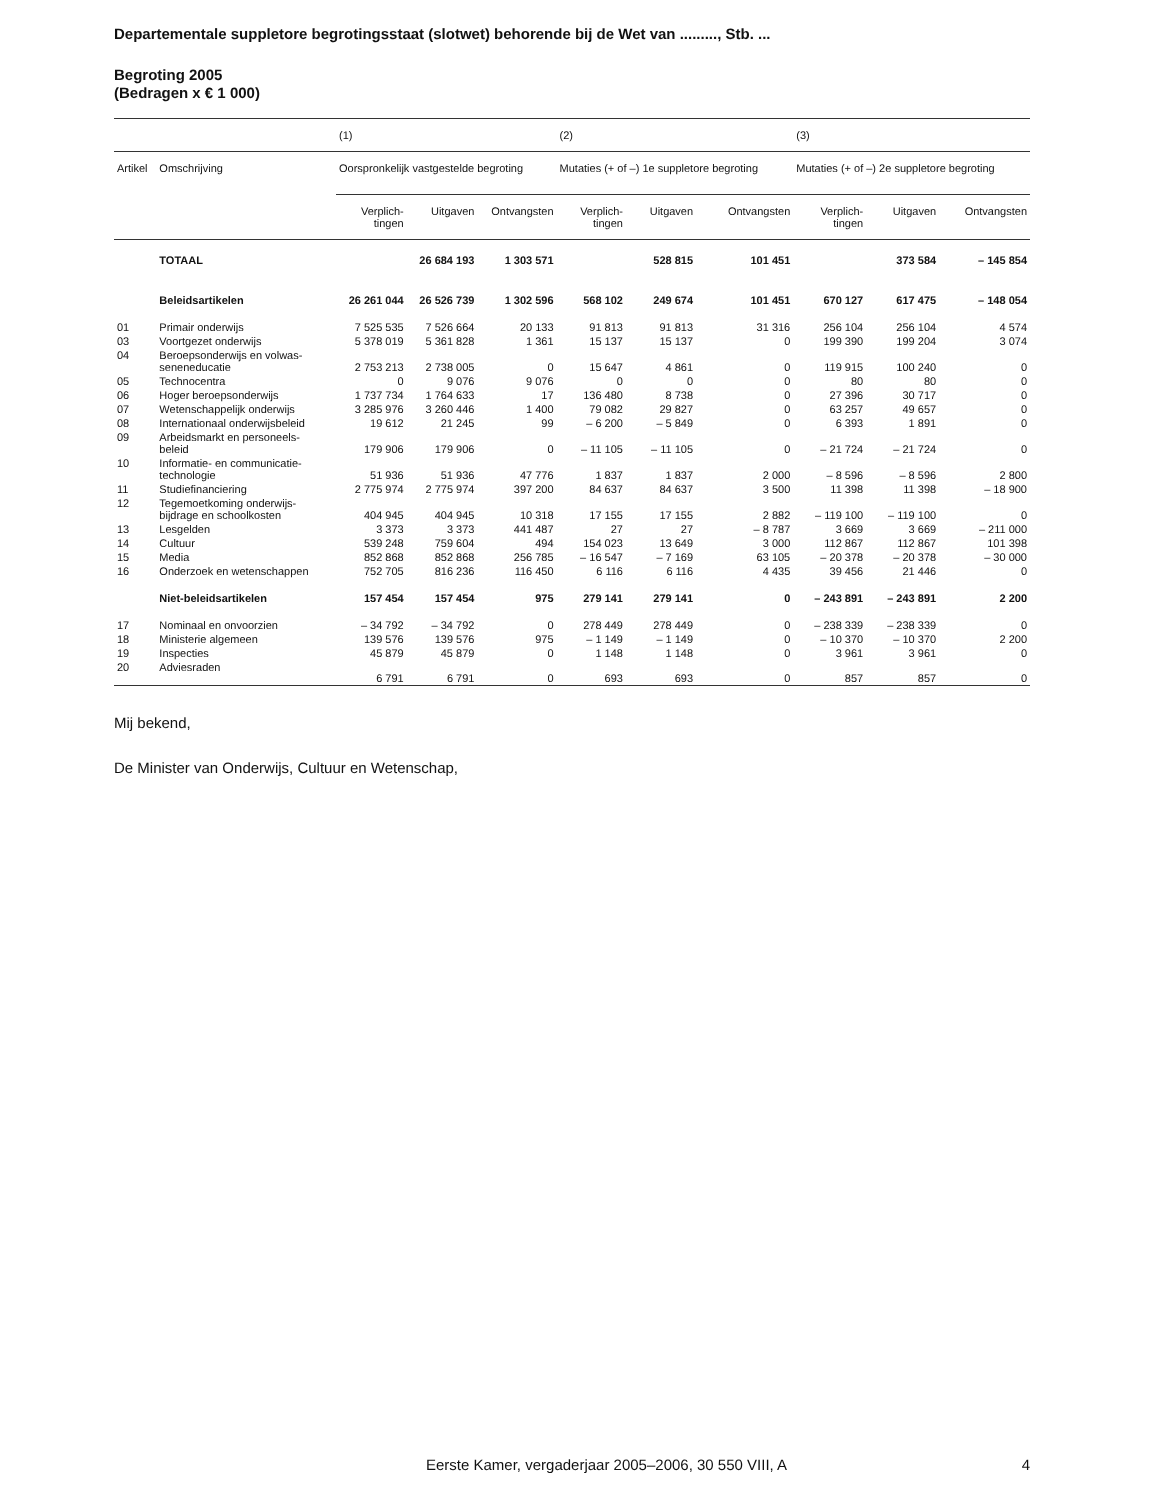Departementale suppletore begrotingsstaat (slotwet) behorende bij de Wet van ........., Stb. ...
Begroting 2005
(Bedragen x € 1 000)
| | | (1) | | | (2) | | | (3) | | |
| --- | --- | --- | --- | --- | --- | --- | --- | --- | --- | --- |
| Artikel | Omschrijving | Oorspronkelijk vastgestelde begroting | | | Mutaties (+ of –) 1e suppletore begroting | | | Mutaties (+ of –) 2e suppletore begroting | | |
| | | Verplich- tingen | Uitgaven | Ontvangsten | Verplich- tingen | Uitgaven | Ontvangsten | Verplich- tingen | Uitgaven | Ontvangsten |
| | TOTAAL | | 26 684 193 | 1 303 571 | | 528 815 | 101 451 | | 373 584 | – 145 854 |
| | Beleidsartikelen | 26 261 044 | 26 526 739 | 1 302 596 | 568 102 | 249 674 | 101 451 | 670 127 | 617 475 | – 148 054 |
| 01 | Primair onderwijs | 7 525 535 | 7 526 664 | 20 133 | 91 813 | 91 813 | 31 316 | 256 104 | 256 104 | 4 574 |
| 03 | Voortgezet onderwijs | 5 378 019 | 5 361 828 | 1 361 | 15 137 | 15 137 | 0 | 199 390 | 199 204 | 3 074 |
| 04 | Beroepsonderwijs en volwas- seneneducatie | 2 753 213 | 2 738 005 | 0 | 15 647 | 4 861 | 0 | 119 915 | 100 240 | 0 |
| 05 | Technocentra | 0 | 9 076 | 9 076 | 0 | 0 | 0 | 80 | 80 | 0 |
| 06 | Hoger beroepsonderwijs | 1 737 734 | 1 764 633 | 17 | 136 480 | 8 738 | 0 | 27 396 | 30 717 | 0 |
| 07 | Wetenschappelijk onderwijs | 3 285 976 | 3 260 446 | 1 400 | 79 082 | 29 827 | 0 | 63 257 | 49 657 | 0 |
| 08 | Internationaal onderwijsbeleid | 19 612 | 21 245 | 99 | – 6 200 | – 5 849 | 0 | 6 393 | 1 891 | 0 |
| 09 | Arbeidsmarkt en personeels- beleid | 179 906 | 179 906 | 0 | – 11 105 | – 11 105 | 0 | – 21 724 | – 21 724 | 0 |
| 10 | Informatie- en communicatie- technologie | 51 936 | 51 936 | 47 776 | 1 837 | 1 837 | 2 000 | – 8 596 | – 8 596 | 2 800 |
| 11 | Studiefinanciering | 2 775 974 | 2 775 974 | 397 200 | 84 637 | 84 637 | 3 500 | 11 398 | 11 398 | – 18 900 |
| 12 | Tegemoetkoming onderwijs- bijdrage en schoolkosten | 404 945 | 404 945 | 10 318 | 17 155 | 17 155 | 2 882 | – 119 100 | – 119 100 | 0 |
| 13 | Lesgelden | 3 373 | 3 373 | 441 487 | 27 | 27 | – 8 787 | 3 669 | 3 669 | – 211 000 |
| 14 | Cultuur | 539 248 | 759 604 | 494 | 154 023 | 13 649 | 3 000 | 112 867 | 112 867 | 101 398 |
| 15 | Media | 852 868 | 852 868 | 256 785 | – 16 547 | – 7 169 | 63 105 | – 20 378 | – 20 378 | – 30 000 |
| 16 | Onderzoek en wetenschappen | 752 705 | 816 236 | 116 450 | 6 116 | 6 116 | 4 435 | 39 456 | 21 446 | 0 |
| | Niet-beleidsartikelen | 157 454 | 157 454 | 975 | 279 141 | 279 141 | 0 | – 243 891 | – 243 891 | 2 200 |
| 17 | Nominaal en onvoorzien | – 34 792 | – 34 792 | 0 | 278 449 | 278 449 | 0 | – 238 339 | – 238 339 | 0 |
| 18 | Ministerie algemeen | 139 576 | 139 576 | 975 | – 1 149 | – 1 149 | 0 | – 10 370 | – 10 370 | 2 200 |
| 19 | Inspecties | 45 879 | 45 879 | 0 | 1 148 | 1 148 | 0 | 3 961 | 3 961 | 0 |
| 20 | Adviesraden | 6 791 | 6 791 | 0 | 693 | 693 | 0 | 857 | 857 | 0 |
Mij bekend,
De Minister van Onderwijs, Cultuur en Wetenschap,
Eerste Kamer, vergaderjaar 2005–2006, 30 550 VIII, A 4